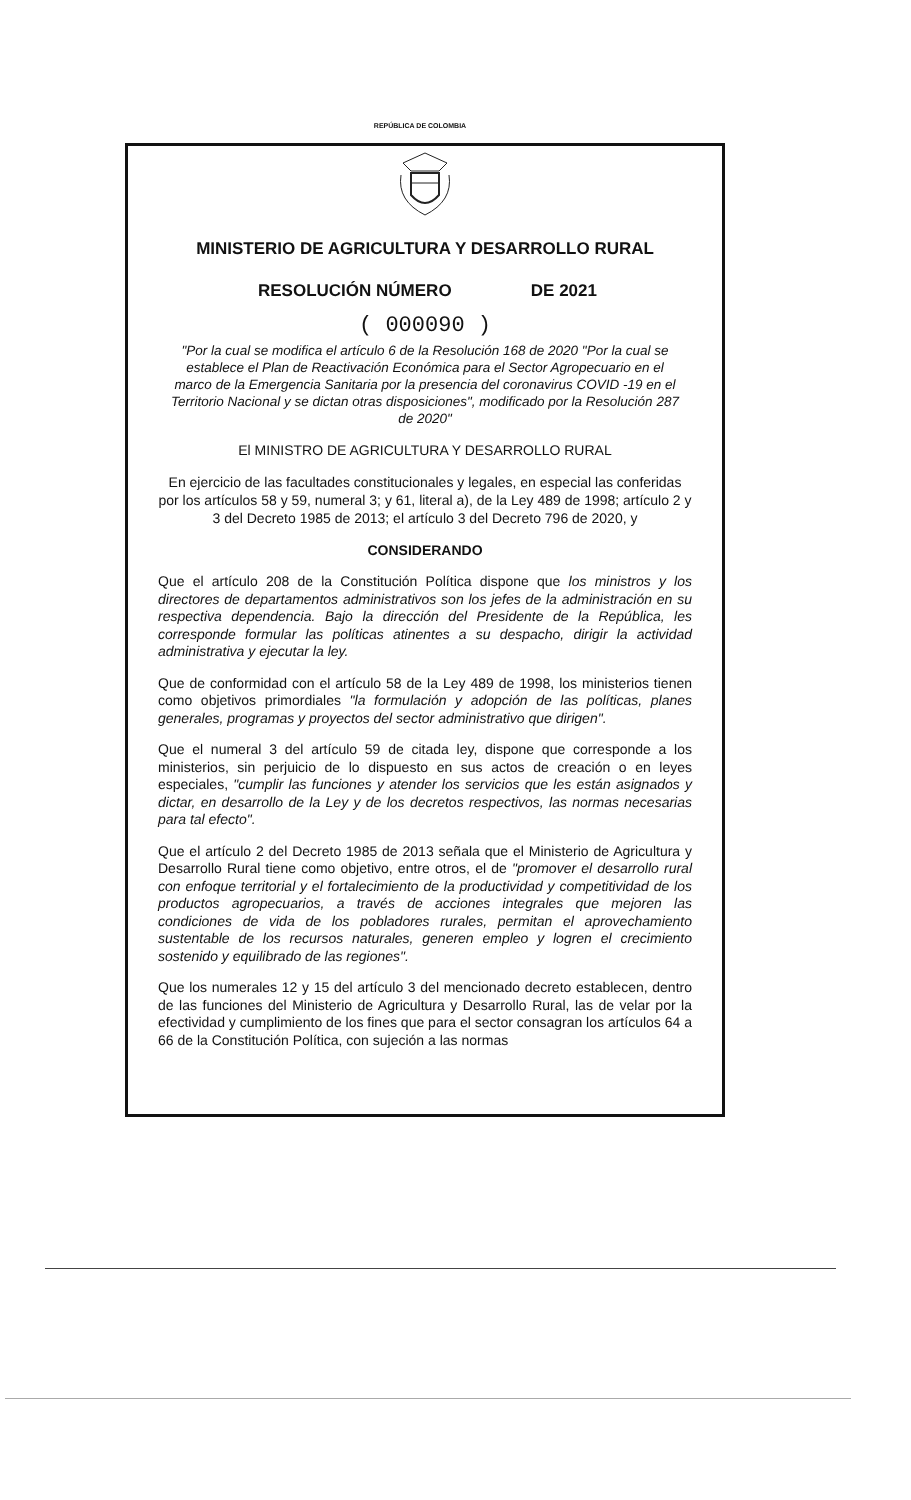REPÚBLICA DE COLOMBIA
MINISTERIO DE AGRICULTURA Y DESARROLLO RURAL
RESOLUCIÓN NÚMERO DE 2021
( 000090 )
"Por la cual se modifica el artículo 6 de la Resolución 168 de 2020 "Por la cual se establece el Plan de Reactivación Económica para el Sector Agropecuario en el marco de la Emergencia Sanitaria por la presencia del coronavirus COVID -19 en el Territorio Nacional y se dictan otras disposiciones", modificado por la Resolución 287 de 2020"
El MINISTRO DE AGRICULTURA Y DESARROLLO RURAL
En ejercicio de las facultades constitucionales y legales, en especial las conferidas por los artículos 58 y 59, numeral 3; y 61, literal a), de la Ley 489 de 1998; artículo 2 y 3 del Decreto 1985 de 2013; el artículo 3 del Decreto 796 de 2020, y
CONSIDERANDO
Que el artículo 208 de la Constitución Política dispone que los ministros y los directores de departamentos administrativos son los jefes de la administración en su respectiva dependencia. Bajo la dirección del Presidente de la República, les corresponde formular las políticas atinentes a su despacho, dirigir la actividad administrativa y ejecutar la ley.
Que de conformidad con el artículo 58 de la Ley 489 de 1998, los ministerios tienen como objetivos primordiales "la formulación y adopción de las políticas, planes generales, programas y proyectos del sector administrativo que dirigen".
Que el numeral 3 del artículo 59 de citada ley, dispone que corresponde a los ministerios, sin perjuicio de lo dispuesto en sus actos de creación o en leyes especiales, "cumplir las funciones y atender los servicios que les están asignados y dictar, en desarrollo de la Ley y de los decretos respectivos, las normas necesarias para tal efecto".
Que el artículo 2 del Decreto 1985 de 2013 señala que el Ministerio de Agricultura y Desarrollo Rural tiene como objetivo, entre otros, el de "promover el desarrollo rural con enfoque territorial y el fortalecimiento de la productividad y competitividad de los productos agropecuarios, a través de acciones integrales que mejoren las condiciones de vida de los pobladores rurales, permitan el aprovechamiento sustentable de los recursos naturales, generen empleo y logren el crecimiento sostenido y equilibrado de las regiones".
Que los numerales 12 y 15 del artículo 3 del mencionado decreto establecen, dentro de las funciones del Ministerio de Agricultura y Desarrollo Rural, las de velar por la efectividad y cumplimiento de los fines que para el sector consagran los artículos 64 a 66 de la Constitución Política, con sujeción a las normas